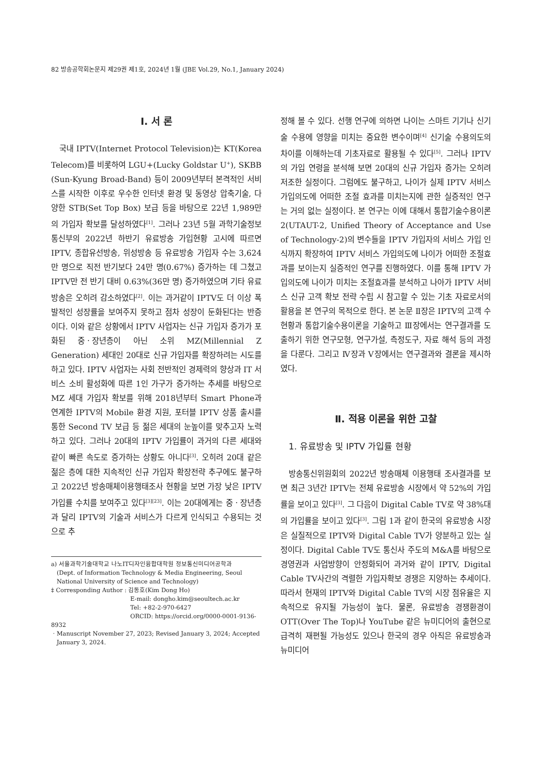82 방송공학회논문지 제29권 제1호, 2024년 1월 (JBE Vol.29, No.1, January 2024)
Ⅰ. 서 론
국내 IPTV(Internet Protocol Television)는 KT(Korea Telecom)를 비롯하여 LGU+(Lucky Goldstar U<sup>+</sup>), SKBB (Sun-Kyung Broad-Band) 등이 2009년부터 본격적인 서비스를 시작한 이후로 우수한 인터넷 환경 및 동영상 압축기술, 다양한 STB(Set Top Box) 보급 등을 바탕으로 22년 1,989만의 가입자 확보를 달성하였다<sup>[1]</sup>. 그러나 23년 5월 과학기술정보통신부의 2022년 하반기 유료방송 가입현황 고시에 따르면 IPTV, 종합유선방송, 위성방송 등 유료방송 가입자 수는 3,624만 명으로 직전 반기보다 24만 명(0.67%) 증가하는 데 그쳤고 IPTV만 전 반기 대비 0.63%(36만 명) 증가하였으며 기타 유료방송은 오히려 감소하였다<sup>[2]</sup>. 이는 과거같이 IPTV도 더 이상 폭발적인 성장률을 보여주지 못하고 점차 성장이 둔화된다는 반증이다. 이와 같은 상황에서 IPTV 사업자는 신규 가입자 증가가 포화된 중ㆍ장년층이 아닌 소위 MZ(Millennial Z Generation) 세대인 20대로 신규 가입자를 확장하려는 시도를 하고 있다. IPTV 사업자는 사회 전반적인 경제력의 향상과 IT 서비스 소비 활성화에 따른 1인 가구가 증가하는 추세를 바탕으로 MZ 세대 가입자 확보를 위해 2018년부터 Smart Phone과 연계한 IPTV의 Mobile 환경 지원, 포터블 IPTV 상품 출시를 통한 Second TV 보급 등 젊은 세대의 눈높이를 맞추고자 노력하고 있다. 그러나 20대의 IPTV 가입률이 과거의 다른 세대와 같이 빠른 속도로 증가하는 상황도 아니다<sup>[3]</sup>. 오히려 20대 같은 젊은 층에 대한 지속적인 신규 가입자 확장전략 추구에도 불구하고 2022년 방송매체이용행태조사 현황을 보면 가장 낮은 IPTV 가입률 수치를 보여주고 있다<sup>[3][23]</sup>. 이는 20대에게는 중ㆍ장년층과 달리 IPTV의 기술과 서비스가 다르게 인식되고 수용되는 것으로 추
a) 서울과학기술대학교 나노IT디자인융합대학원 정보통신미디어공학과
(Dept. of Information Technology & Media Engineering, Seoul
National University of Science and Technology)
‡ Corresponding Author : 김동호(Kim Dong Ho)
E-mail: dongho.kim@seoultech.ac.kr
Tel: +82-2-970-6427
ORCID: https://orcid.org/0000-0001-9136-8932
ㆍManuscript November 27, 2023; Revised January 3, 2024; Accepted
January 3, 2024.
정해 볼 수 있다. 선행 연구에 의하면 나이는 스마트 기기나 신기술 수용에 영향을 미치는 중요한 변수이며<sup>[4]</sup> 신기술 수용의도의 차이를 이해하는데 기초자료로 활용될 수 있다<sup>[5]</sup>. 그러나 IPTV의 가입 연령을 분석해 보면 20대의 신규 가입자 증가는 오히려 저조한 실정이다. 그럼에도 불구하고, 나이가 실제 IPTV 서비스 가입의도에 어떠한 조절 효과를 미치는지에 관한 실증적인 연구는 거의 없는 실정이다. 본 연구는 이에 대해서 통합기술수용이론2(UTAUT-2, Unified Theory of Acceptance and Use of Technology-2)의 변수들을 IPTV 가입자의 서비스 가입 인식까지 확장하여 IPTV 서비스 가입의도에 나이가 어떠한 조절효과를 보이는지 실증적인 연구를 진행하였다. 이를 통해 IPTV 가입의도에 나이가 미치는 조절효과를 분석하고 나아가 IPTV 서비스 신규 고객 확보 전략 수립 시 참고할 수 있는 기초 자료로서의 활용을 본 연구의 목적으로 한다. 본 논문 Ⅱ장은 IPTV의 고객 수 현황과 통합기술수용이론을 기술하고 Ⅲ장에서는 연구결과를 도출하기 위한 연구모형, 연구가설, 측정도구, 자료 해석 등의 과정을 다룬다. 그리고 Ⅳ장과 Ⅴ장에서는 연구결과와 결론을 제시하였다.
Ⅱ. 적용 이론을 위한 고찰
1. 유료방송 및 IPTV 가입률 현황
방송통신위원회의 2022년 방송매체 이용행태 조사결과를 보면 최근 3년간 IPTV는 전체 유료방송 시장에서 약 52%의 가입률을 보이고 있다<sup>[3]</sup>. 그 다음이 Digital Cable TV로 약 38%대의 가입률을 보이고 있다<sup>[3]</sup>. 그림 1과 같이 한국의 유료방송 시장은 실질적으로 IPTV와 Digital Cable TV가 양분하고 있는 실정이다. Digital Cable TV도 통신사 주도의 M&A를 바탕으로 경영권과 사업방향이 안정화되어 과거와 같이 IPTV, Digital Cable TV사간의 격렬한 가입자확보 경쟁은 지양하는 추세이다. 따라서 현재의 IPTV와 Digital Cable TV의 시장 점유율은 지속적으로 유지될 가능성이 높다. 물론, 유료방송 경쟁환경이 OTT(Over The Top)나 YouTube 같은 뉴미디어의 출현으로 급격히 재편될 가능성도 있으나 한국의 경우 아직은 유료방송과 뉴미디어